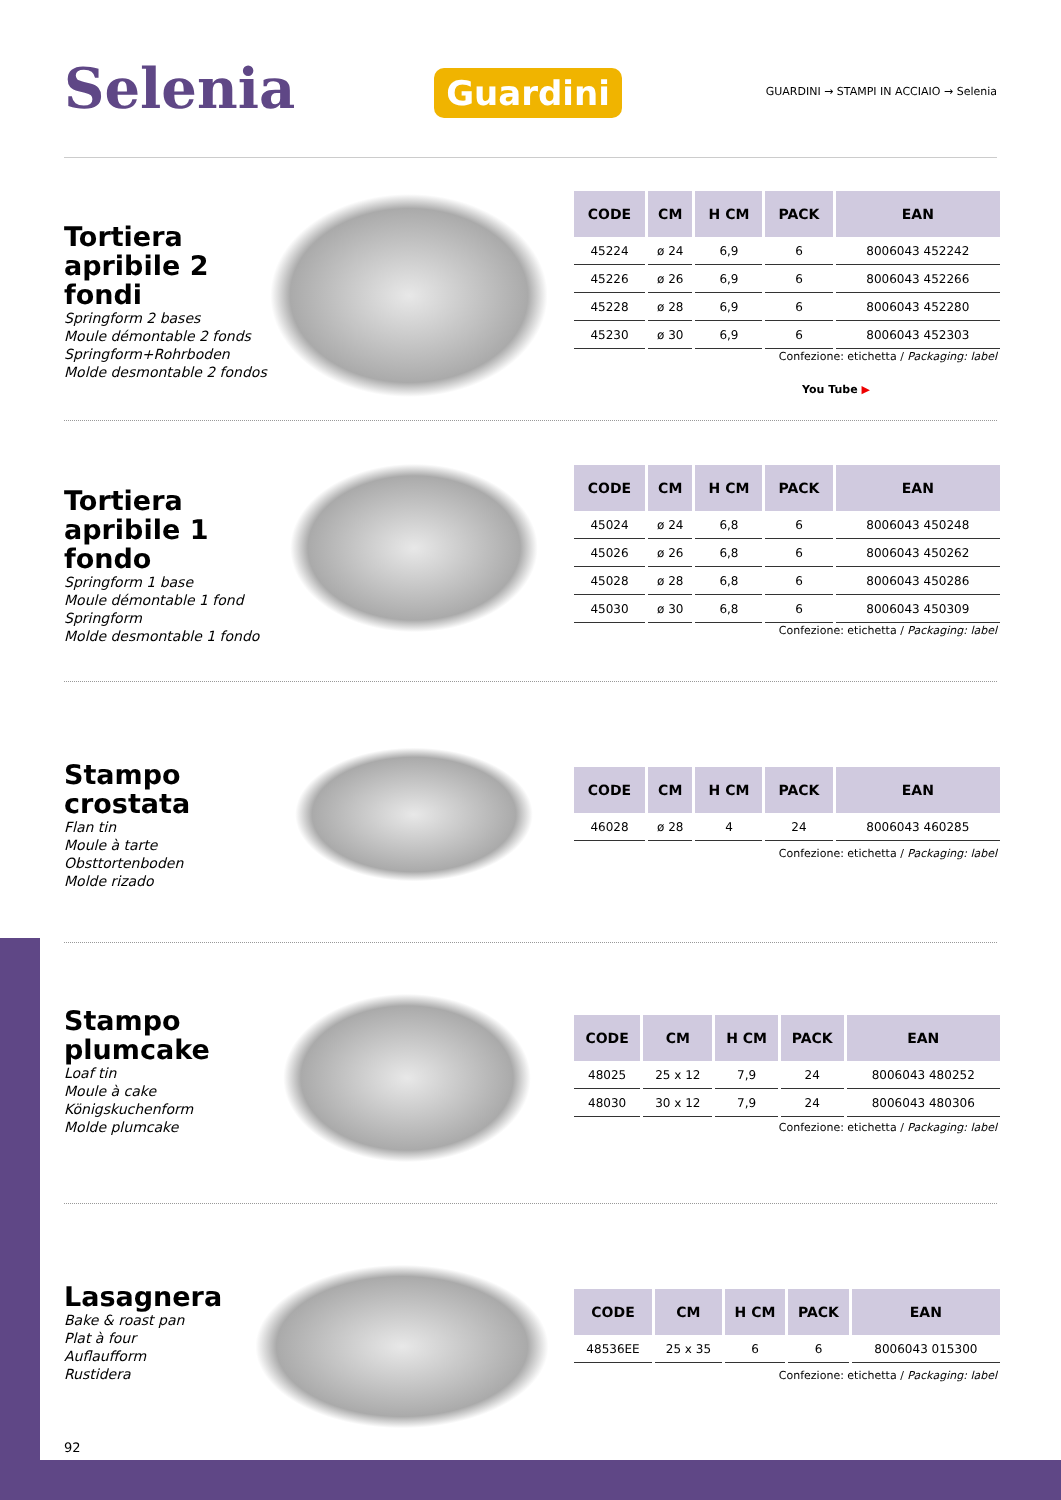Selenia Guardini
GUARDINI → STAMPI IN ACCIAIO → Selenia
Tortiera apribile 2 fondi
Springform 2 bases
Moule démontable 2 fonds
Springform+Rohrboden
Molde desmontable 2 fondos
| CODE | CM | H CM | PACK | EAN |
| --- | --- | --- | --- | --- |
| 45224 | ø 24 | 6,9 | 6 | 8006043 452242 |
| 45226 | ø 26 | 6,9 | 6 | 8006043 452266 |
| 45228 | ø 28 | 6,9 | 6 | 8006043 452280 |
| 45230 | ø 30 | 6,9 | 6 | 8006043 452303 |
Confezione: etichetta / Packaging: label
You Tube ▶
Tortiera apribile 1 fondo
Springform 1 base
Moule démontable 1 fond
Springform
Molde desmontable 1 fondo
| CODE | CM | H CM | PACK | EAN |
| --- | --- | --- | --- | --- |
| 45024 | ø 24 | 6,8 | 6 | 8006043 450248 |
| 45026 | ø 26 | 6,8 | 6 | 8006043 450262 |
| 45028 | ø 28 | 6,8 | 6 | 8006043 450286 |
| 45030 | ø 30 | 6,8 | 6 | 8006043 450309 |
Confezione: etichetta / Packaging: label
Stampo crostata
Flan tin
Moule à tarte
Obsttortenboden
Molde rizado
| CODE | CM | H CM | PACK | EAN |
| --- | --- | --- | --- | --- |
| 46028 | ø 28 | 4 | 24 | 8006043 460285 |
Confezione: etichetta / Packaging: label
Stampo plumcake
Loaf tin
Moule à cake
Königskuchenform
Molde plumcake
| CODE | CM | H CM | PACK | EAN |
| --- | --- | --- | --- | --- |
| 48025 | 25 x 12 | 7,9 | 24 | 8006043 480252 |
| 48030 | 30 x 12 | 7,9 | 24 | 8006043 480306 |
Confezione: etichetta / Packaging: label
Lasagnera
Bake & roast pan
Plat à four
Auflaufform
Rustidera
| CODE | CM | H CM | PACK | EAN |
| --- | --- | --- | --- | --- |
| 48536EE | 25 x 35 | 6 | 6 | 8006043 015300 |
Confezione: etichetta / Packaging: label
92